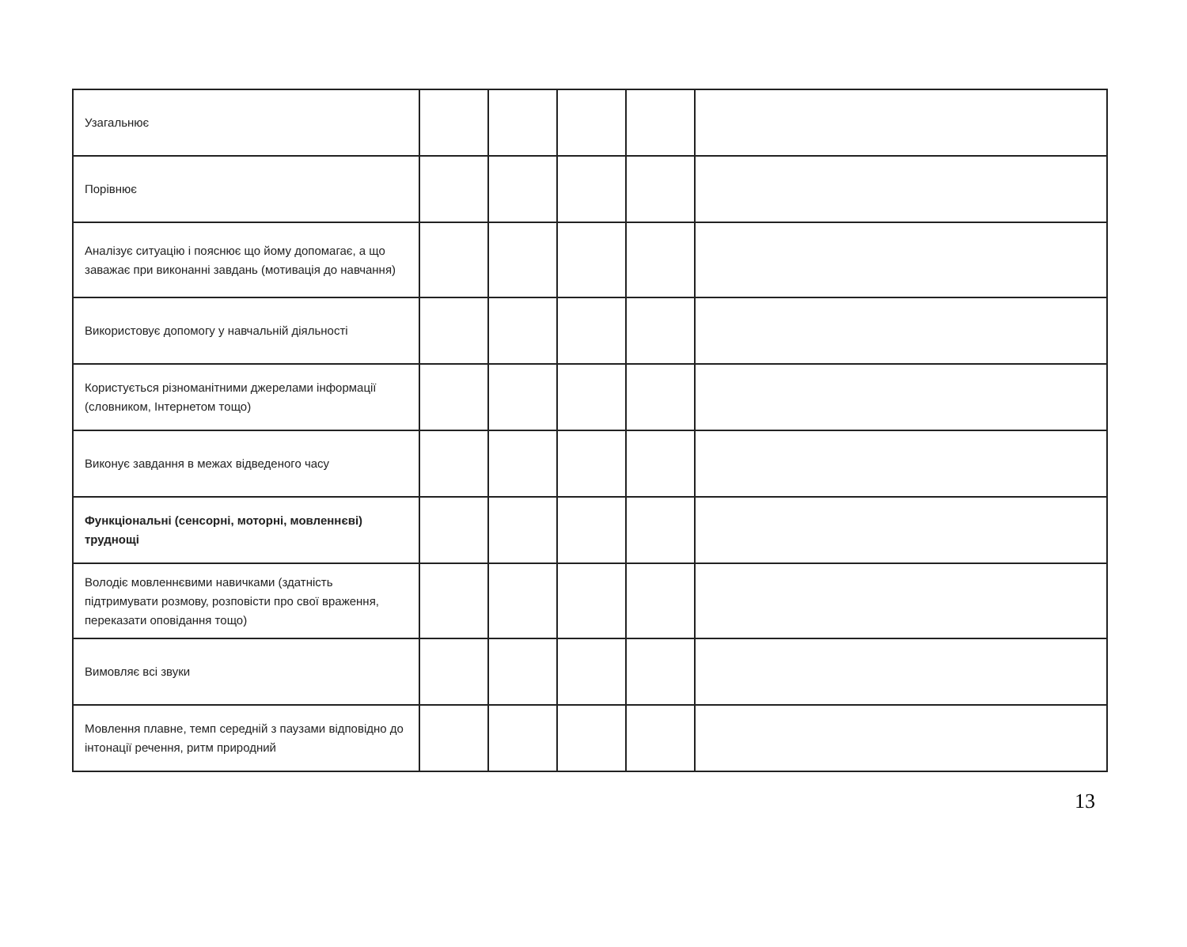| Узагальнює | | | | | |
| Порівнює | | | | | |
| Аналізує ситуацію і пояснює що йому допомагає, а що заважає при виконанні завдань (мотивація до навчання) | | | | | |
| Використовує допомогу у навчальній діяльності | | | | | |
| Користується різноманітними джерелами інформації (словником, Інтернетом тощо) | | | | | |
| Виконує завдання в межах відведеного часу | | | | | |
| Функціональні (сенсорні, моторні, мовленнєві) труднощі | | | | | |
| Володіє мовленнєвими навичками (здатність підтримувати розмову, розповісти про свої враження, переказати оповідання тощо) | | | | | |
| Вимовляє всі звуки | | | | | |
| Мовлення плавне, темп середній з паузами відповідно до інтонації речення, ритм природний | | | | | |
13